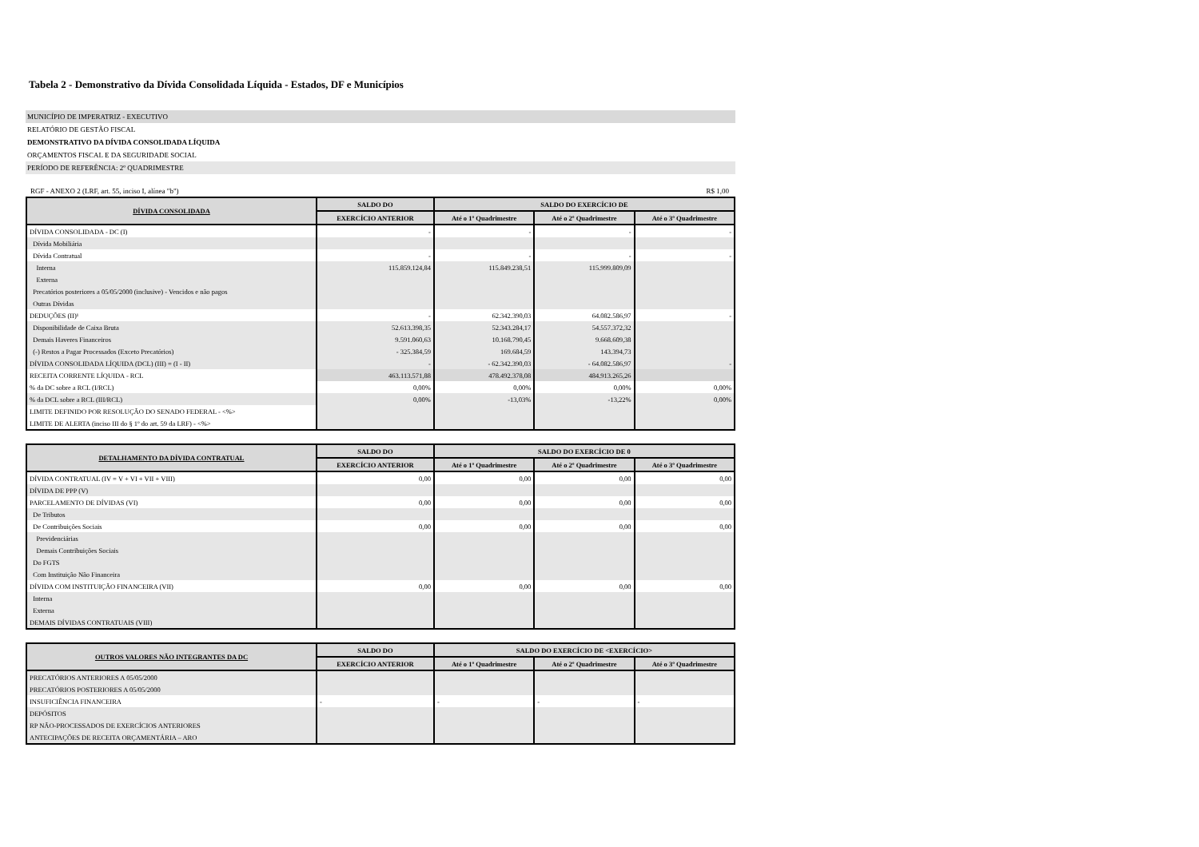Tabela 2 - Demonstrativo da Dívida Consolidada Líquida - Estados, DF e Municípios
MUNICÍPIO DE IMPERATRIZ - EXECUTIVO
RELATÓRIO DE GESTÃO FISCAL
DEMONSTRATIVO DA DÍVIDA CONSOLIDADA LÍQUIDA
ORÇAMENTOS FISCAL E DA SEGURIDADE SOCIAL
PERÍODO DE REFERÊNCIA: 2º QUADRIMESTRE
RGF - ANEXO 2 (LRF, art. 55, inciso I, alínea "b") R$ 1,00
| DÍVIDA CONSOLIDADA | SALDO DO | SALDO DO EXERCÍCIO DE | | |
| --- | --- | --- | --- | --- |
| | EXERCÍCIO ANTERIOR | Até o 1º Quadrimestre | Até o 2º Quadrimestre | Até o 3º Quadrimestre |
| DÍVIDA CONSOLIDADA - DC (I) | - | - | - | - |
| Dívida Mobiliária | | | | |
| Dívida Contratual | - | - | - | - |
| Interna | 115.859.124,84 | 115.849.238,51 | 115.999.809,09 | |
| Externa | | | | |
| Precatórios posteriores a 05/05/2000 (inclusive) - Vencidos e não pagos | | | | |
| Outras Dívidas | | | | |
| DEDUÇÕES (II)¹ | - | 62.342.390,03 | 64.082.586,97 | - |
| Disponibilidade de Caixa Bruta | 52.613.398,35 | 52.343.284,17 | 54.557.372,32 | |
| Demais Haveres Financeiros | 9.591.060,63 | 10.168.790,45 | 9.668.609,38 | |
| (-) Restos a Pagar Processados (Exceto Precatórios) | - 325.384,59 | 169.684,59 | 143.394,73 | |
| DÍVIDA CONSOLIDADA LÍQUIDA (DCL) (III) = (I - II) | - | - 62.342.390,03 | - 64.082.586,97 | - |
| RECEITA CORRENTE LÍQUIDA - RCL | 463.113.571,88 | 478.492.378,08 | 484.913.265,26 | |
| % da DC sobre a RCL (I/RCL) | 0,00% | 0,00% | 0,00% | 0,00% |
| % da DCL sobre a RCL (III/RCL) | 0,00% | -13,03% | -13,22% | 0,00% |
| LIMITE DEFINIDO POR RESOLUÇÃO DO SENADO FEDERAL - <%> | | | | |
| LIMITE DE ALERTA (inciso III do § 1º do art. 59 da LRF) - <%> | | | | |
| DETALHAMENTO DA DÍVIDA CONTRATUAL | SALDO DO | SALDO DO EXERCÍCIO DE 0 | | |
| --- | --- | --- | --- | --- |
| | EXERCÍCIO ANTERIOR | Até o 1º Quadrimestre | Até o 2º Quadrimestre | Até o 3º Quadrimestre |
| DÍVIDA CONTRATUAL (IV = V + VI + VII + VIII) | 0,00 | 0,00 | 0,00 | 0,00 |
| DÍVIDA DE PPP (V) | | | | |
| PARCELAMENTO DE DÍVIDAS (VI) | 0,00 | 0,00 | 0,00 | 0,00 |
| De Tributos | | | | |
| De Contribuições Sociais | 0,00 | 0,00 | 0,00 | 0,00 |
| Previdenciárias | | | | |
| Demais Contribuições Sociais | | | | |
| Do FGTS | | | | |
| Com Instituição Não Financeira | | | | |
| DÍVIDA COM INSTITUIÇÃO FINANCEIRA (VII) | 0,00 | 0,00 | 0,00 | 0,00 |
| Interna | | | | |
| Externa | | | | |
| DEMAIS DÍVIDAS CONTRATUAIS (VIII) | | | | |
| OUTROS VALORES NÃO INTEGRANTES DA DC | SALDO DO | SALDO DO EXERCÍCIO DE <EXERCÍCIO> | | |
| --- | --- | --- | --- | --- |
| | EXERCÍCIO ANTERIOR | Até o 1º Quadrimestre | Até o 2º Quadrimestre | Até o 3º Quadrimestre |
| PRECATÓRIOS ANTERIORES A 05/05/2000 | | | | |
| PRECATÓRIOS POSTERIORES A 05/05/2000 | | | | |
| INSUFICIÊNCIA FINANCEIRA | - | - | - | - |
| DEPÓSITOS | | | | |
| RP NÃO-PROCESSADOS DE EXERCÍCIOS ANTERIORES | | | | |
| ANTECIPAÇÕES DE RECEITA ORÇAMENTÁRIA – ARO | | | | |